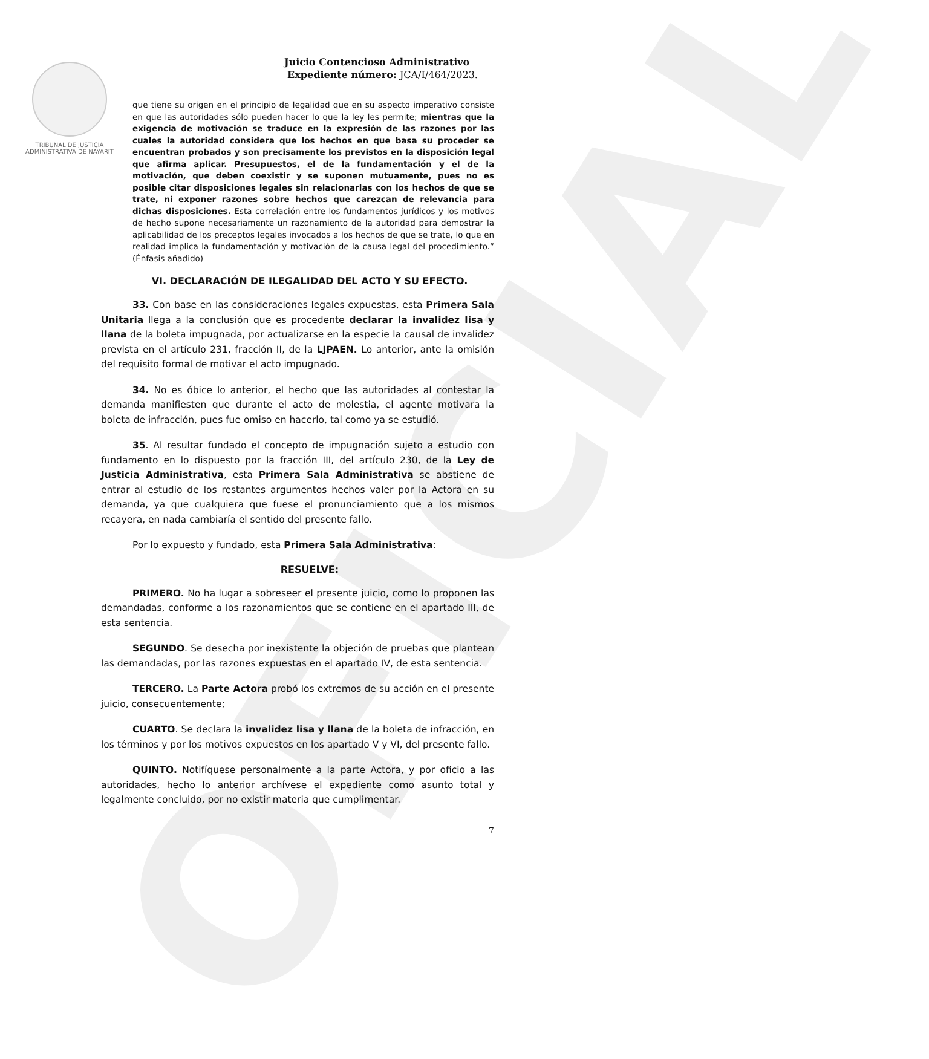OFICIAL
TRIBUNAL DE JUSTICIA
ADMINISTRATIVA DE NAYARIT
Juicio Contencioso Administrativo
Expediente número: JCA/I/464/2023.
que tiene su origen en el principio de legalidad que en su aspecto imperativo consiste en que las autoridades sólo pueden hacer lo que la ley les permite; mientras que la exigencia de motivación se traduce en la expresión de las razones por las cuales la autoridad considera que los hechos en que basa su proceder se encuentran probados y son precisamente los previstos en la disposición legal que afirma aplicar. Presupuestos, el de la fundamentación y el de la motivación, que deben coexistir y se suponen mutuamente, pues no es posible citar disposiciones legales sin relacionarlas con los hechos de que se trate, ni exponer razones sobre hechos que carezcan de relevancia para dichas disposiciones. Esta correlación entre los fundamentos jurídicos y los motivos de hecho supone necesariamente un razonamiento de la autoridad para demostrar la aplicabilidad de los preceptos legales invocados a los hechos de que se trate, lo que en realidad implica la fundamentación y motivación de la causa legal del procedimiento.” (Énfasis añadido)
VI. DECLARACIÓN DE ILEGALIDAD DEL ACTO Y SU EFECTO.
33. Con base en las consideraciones legales expuestas, esta Primera Sala Unitaria llega a la conclusión que es procedente declarar la invalidez lisa y llana de la boleta impugnada, por actualizarse en la especie la causal de invalidez prevista en el artículo 231, fracción II, de la LJPAEN. Lo anterior, ante la omisión del requisito formal de motivar el acto impugnado.
34. No es óbice lo anterior, el hecho que las autoridades al contestar la demanda manifiesten que durante el acto de molestia, el agente motivara la boleta de infracción, pues fue omiso en hacerlo, tal como ya se estudió.
35. Al resultar fundado el concepto de impugnación sujeto a estudio con fundamento en lo dispuesto por la fracción III, del artículo 230, de la Ley de Justicia Administrativa, esta Primera Sala Administrativa se abstiene de entrar al estudio de los restantes argumentos hechos valer por la Actora en su demanda, ya que cualquiera que fuese el pronunciamiento que a los mismos recayera, en nada cambiaría el sentido del presente fallo.
Por lo expuesto y fundado, esta Primera Sala Administrativa:
RESUELVE:
PRIMERO. No ha lugar a sobreseer el presente juicio, como lo proponen las demandadas, conforme a los razonamientos que se contiene en el apartado III, de esta sentencia.
SEGUNDO. Se desecha por inexistente la objeción de pruebas que plantean las demandadas, por las razones expuestas en el apartado IV, de esta sentencia.
TERCERO. La Parte Actora probó los extremos de su acción en el presente juicio, consecuentemente;
CUARTO. Se declara la invalidez lisa y llana de la boleta de infracción, en los términos y por los motivos expuestos en los apartado V y VI, del presente fallo.
QUINTO. Notifíquese personalmente a la parte Actora, y por oficio a las autoridades, hecho lo anterior archívese el expediente como asunto total y legalmente concluido, por no existir materia que cumplimentar.
7